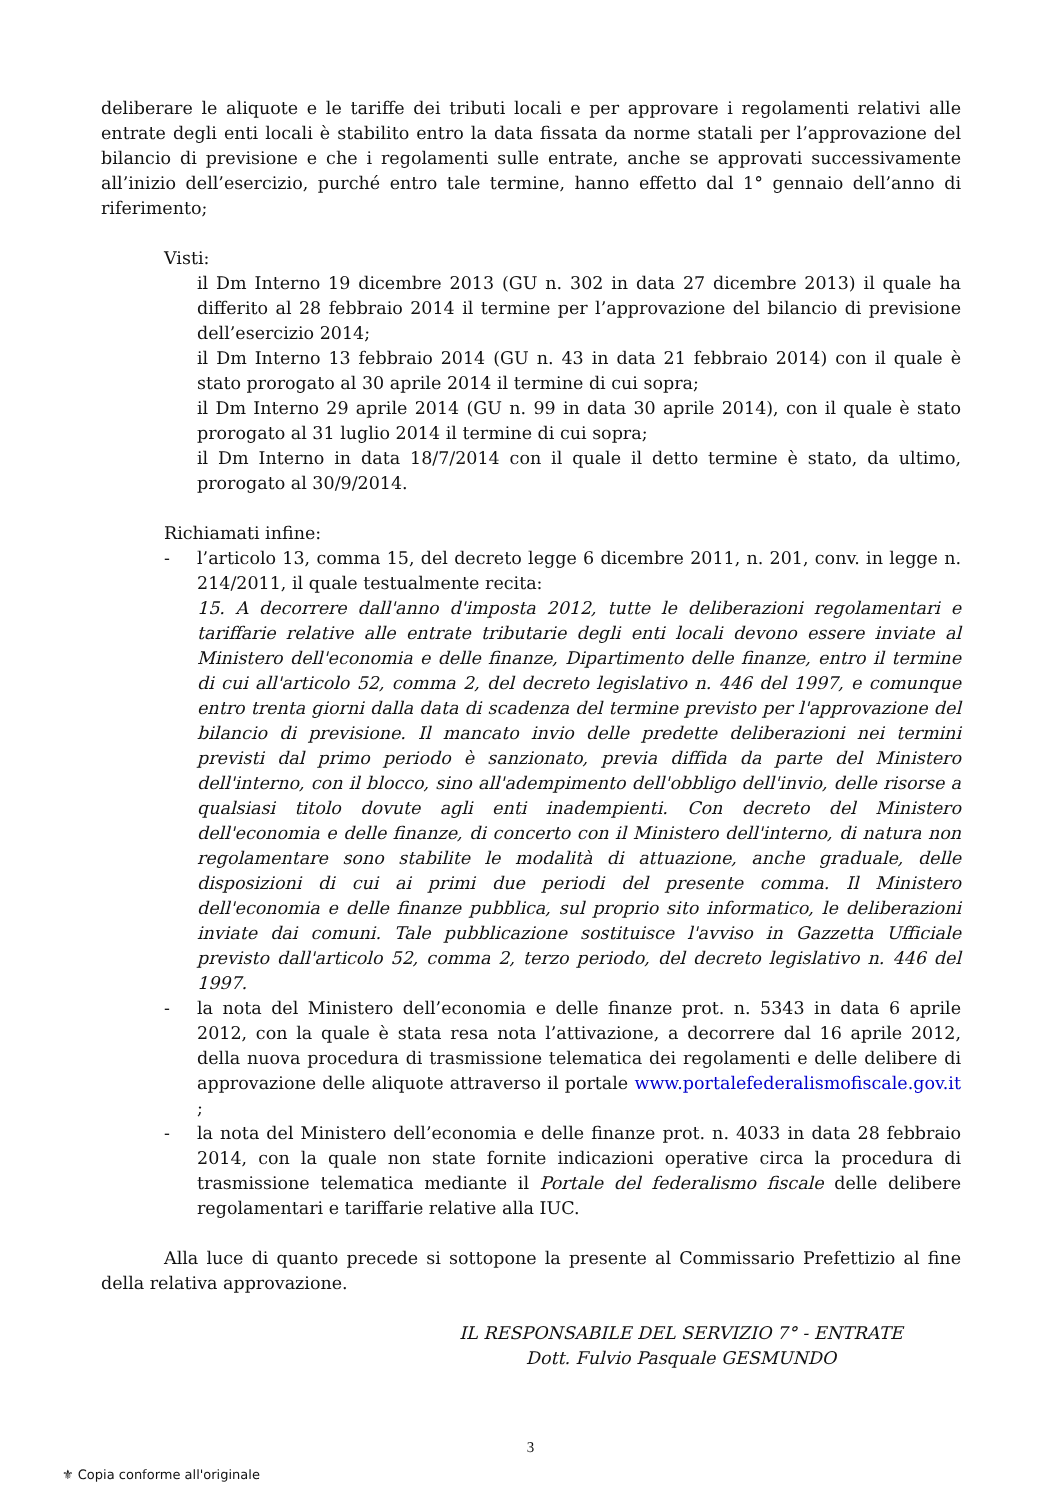deliberare le aliquote e le tariffe dei tributi locali e per approvare i regolamenti relativi alle entrate degli enti locali è stabilito entro la data fissata da norme statali per l’approvazione del bilancio di previsione e che i regolamenti sulle entrate, anche se approvati successivamente all’inizio dell’esercizio, purché entro tale termine, hanno effetto dal 1° gennaio dell’anno di riferimento;
Visti:
il Dm Interno 19 dicembre 2013 (GU n. 302 in data 27 dicembre 2013) il quale ha differito al 28 febbraio 2014 il termine per l’approvazione del bilancio di previsione dell’esercizio 2014;
il Dm Interno 13 febbraio 2014 (GU n. 43 in data 21 febbraio 2014) con il quale è stato prorogato al 30 aprile 2014 il termine di cui sopra;
il Dm Interno 29 aprile 2014 (GU n. 99 in data 30 aprile 2014), con il quale è stato prorogato al 31 luglio 2014 il termine di cui sopra;
il Dm Interno in data 18/7/2014 con il quale il detto termine è stato, da ultimo, prorogato al 30/9/2014.
Richiamati infine:
- l’articolo 13, comma 15, del decreto legge 6 dicembre 2011, n. 201, conv. in legge n. 214/2011, il quale testualmente recita:
15. A decorrere dall'anno d'imposta 2012, tutte le deliberazioni regolamentari e tariffarie relative alle entrate tributarie degli enti locali devono essere inviate al Ministero dell'economia e delle finanze, Dipartimento delle finanze, entro il termine di cui all'articolo 52, comma 2, del decreto legislativo n. 446 del 1997, e comunque entro trenta giorni dalla data di scadenza del termine previsto per l'approvazione del bilancio di previsione. Il mancato invio delle predette deliberazioni nei termini previsti dal primo periodo è sanzionato, previa diffida da parte del Ministero dell'interno, con il blocco, sino all'adempimento dell'obbligo dell'invio, delle risorse a qualsiasi titolo dovute agli enti inadempienti. Con decreto del Ministero dell'economia e delle finanze, di concerto con il Ministero dell'interno, di natura non regolamentare sono stabilite le modalità di attuazione, anche graduale, delle disposizioni di cui ai primi due periodi del presente comma. Il Ministero dell'economia e delle finanze pubblica, sul proprio sito informatico, le deliberazioni inviate dai comuni. Tale pubblicazione sostituisce l'avviso in Gazzetta Ufficiale previsto dall'articolo 52, comma 2, terzo periodo, del decreto legislativo n. 446 del 1997.
- la nota del Ministero dell’economia e delle finanze prot. n. 5343 in data 6 aprile 2012, con la quale è stata resa nota l’attivazione, a decorrere dal 16 aprile 2012, della nuova procedura di trasmissione telematica dei regolamenti e delle delibere di approvazione delle aliquote attraverso il portale www.portalefederalismofiscale.gov.it ;
- la nota del Ministero dell’economia e delle finanze prot. n. 4033 in data 28 febbraio 2014, con la quale non state fornite indicazioni operative circa la procedura di trasmissione telematica mediante il Portale del federalismo fiscale delle delibere regolamentari e tariffarie relative alla IUC.
Alla luce di quanto precede si sottopone la presente al Commissario Prefettizio al fine della relativa approvazione.
IL RESPONSABILE DEL SERVIZIO 7° - ENTRATE
Dott. Fulvio Pasquale GESMUNDO
3
⚜ Copia conforme all'originale